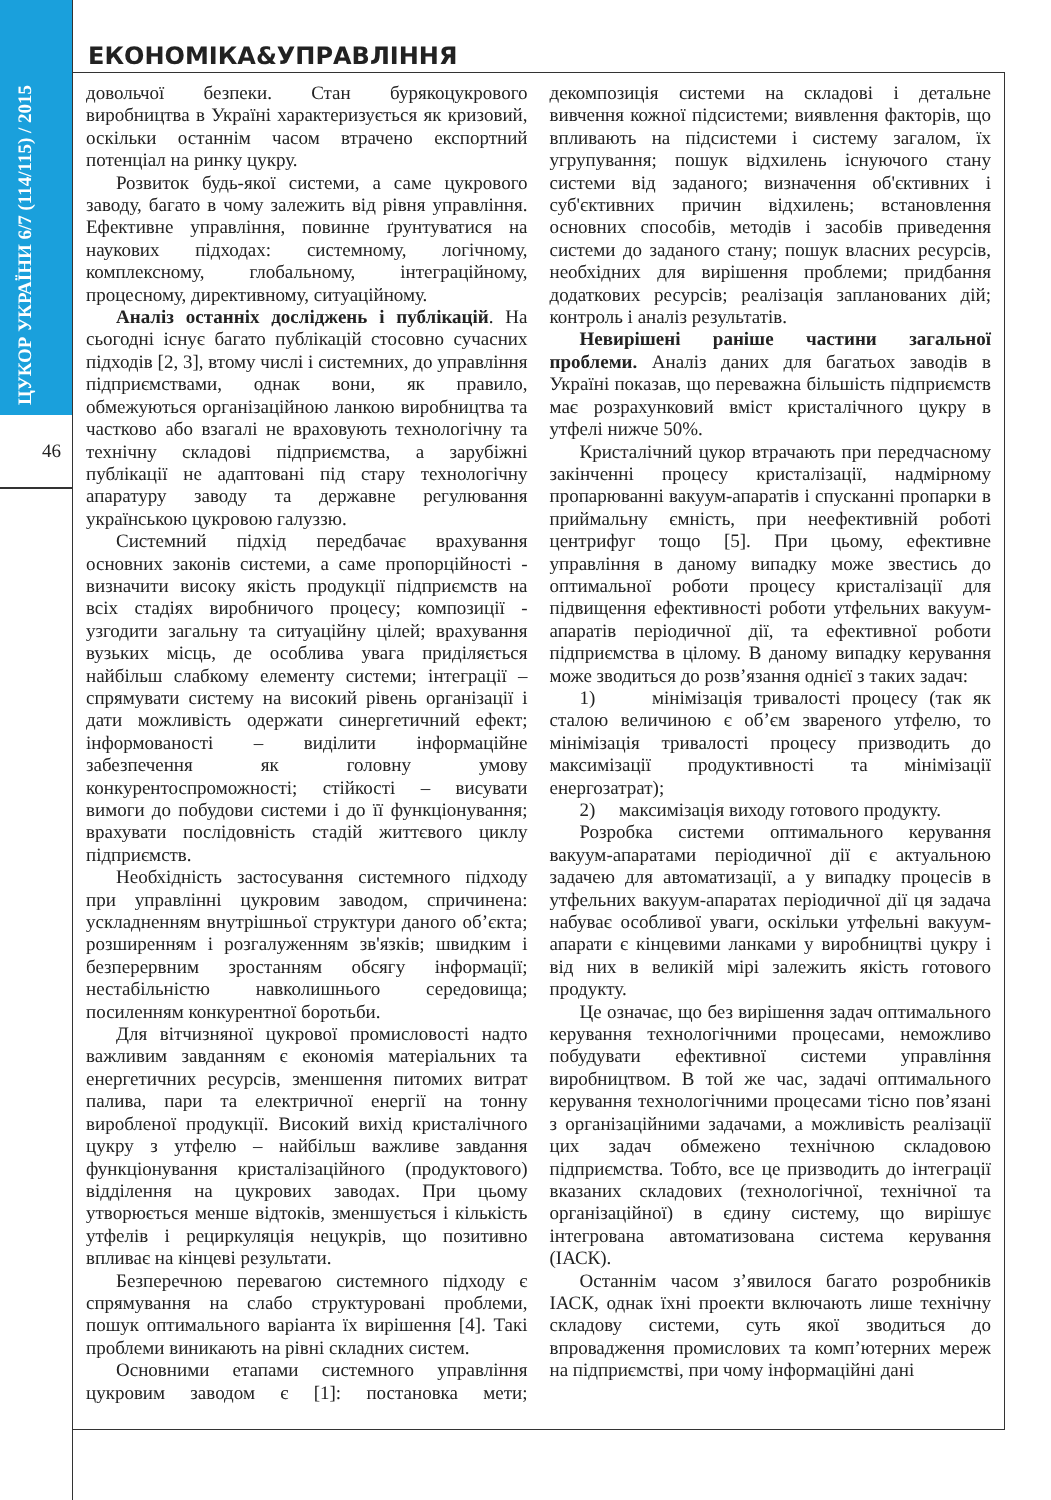ЦУКОР УКРАЇНИ 6/7 (114/115) / 2015
46
ЕКОНОМІКА&УПРАВЛІННЯ
довольчої безпеки. Стан бурякоцукрового виробництва в Україні характеризується як кризовий, оскільки останнім часом втрачено експортний потенціал на ринку цукру.
Розвиток будь-якої системи, а саме цукрового заводу, багато в чому залежить від рівня управління. Ефективне управління, повинне ґрунтуватися на наукових підходах: системному, логічному, комплексному, глобальному, інтеграційному, процесному, директивному, ситуаційному.
Аналіз останніх досліджень і публікацій. На сьогодні існує багато публікацій стосовно сучасних підходів [2, 3], втому числі і системних, до управління підприємствами, однак вони, як правило, обмежуються організаційною ланкою виробництва та частково або взагалі не враховують технологічну та технічну складові підприємства, а зарубіжні публікації не адаптовані під стару технологічну апаратуру заводу та державне регулювання українською цукровою галуззю.
Системний підхід передбачає врахування основних законів системи, а саме пропорційності - визначити високу якість продукції підприємств на всіх стадіях виробничого процесу; композиції - узгодити загальну та ситуаційну цілей; врахування вузьких місць, де особлива увага приділяється найбільш слабкому елементу системи; інтеграції – спрямувати систему на високий рівень організації і дати можливість одержати синергетичний ефект; інформованості – виділити інформаційне забезпечення як головну умову конкурентоспроможності; стійкості – висувати вимоги до побудови системи і до її функціонування; врахувати послідовність стадій життєвого циклу підприємств.
Необхідність застосування системного підходу при управлінні цукровим заводом, спричинена: ускладненням внутрішньої структури даного об’єкта; розширенням і розгалуженням зв'язків; швидким і безперервним зростанням обсягу інформації; нестабільністю навколишнього середовища; посиленням конкурентної боротьби.
Для вітчизняної цукрової промисловості надто важливим завданням є економія матеріальних та енергетичних ресурсів, зменшення питомих витрат палива, пари та електричної енергії на тонну виробленої продукції. Високий вихід кристалічного цукру з утфелю – найбільш важливе завдання функціонування кристалізаційного (продуктового) відділення на цукрових заводах. При цьому утворюється менше відтоків, зменшується і кількість утфелів і рециркуляція нецукрів, що позитивно впливає на кінцеві результати.
Безперечною перевагою системного підходу є спрямування на слабо структуровані проблеми, пошук оптимального варіанта їх вирішення [4]. Такі проблеми виникають на рівні складних систем.
Основними етапами системного управління цукровим заводом є [1]: постановка мети; декомпозиція системи на складові і детальне вивчення кожної підсистеми; виявлення факторів, що впливають на підсистеми і систему загалом, їх угрупування; пошук відхилень існуючого стану системи від заданого; визначення об'єктивних і суб'єктивних причин відхилень; встановлення основних способів, методів і засобів приведення системи до заданого стану; пошук власних ресурсів, необхідних для вирішення проблеми; придбання додаткових ресурсів; реалізація запланованих дій; контроль і аналіз результатів.
Невирішені раніше частини загальної проблеми. Аналіз даних для багатьох заводів в Україні показав, що переважна більшість підприємств має розрахунковий вміст кристалічного цукру в утфелі нижче 50%.
Кристалічний цукор втрачають при передчасному закінченні процесу кристалізації, надмірному пропарюванні вакуум-апаратів і спусканні пропарки в приймальну ємність, при неефективній роботі центрифуг тощо [5]. При цьому, ефективне управління в даному випадку може звестись до оптимальної роботи процесу кристалізації для підвищення ефективності роботи утфельних вакуум-апаратів періодичної дії, та ефективної роботи підприємства в цілому. В даному випадку керування може зводиться до розв’язання однієї з таких задач:
1) мінімізація тривалості процесу (так як сталою величиною є об’єм звареного утфелю, то мінімізація тривалості процесу призводить до максимізації продуктивності та мінімізації енергозатрат);
2) максимізація виходу готового продукту.
Розробка системи оптимального керування вакуум-апаратами періодичної дії є актуальною задачею для автоматизації, а у випадку процесів в утфельних вакуум-апаратах періодичної дії ця задача набуває особливої уваги, оскільки утфельні вакуум-апарати є кінцевими ланками у виробництві цукру і від них в великій мірі залежить якість готового продукту.
Це означає, що без вирішення задач оптимального керування технологічними процесами, неможливо побудувати ефективної системи управління виробництвом. В той же час, задачі оптимального керування технологічними процесами тісно пов’язані з організаційними задачами, а можливість реалізації цих задач обмежено технічною складовою підприємства. Тобто, все це призводить до інтеграції вказаних складових (технологічної, технічної та організаційної) в єдину систему, що вирішує інтегрована автоматизована система керування (ІАСК).
Останнім часом з’явилося багато розробників ІАСК, однак їхні проекти включають лише технічну складову системи, суть якої зводиться до впровадження промислових та комп’ютерних мереж на підприємстві, при чому інформаційні дані